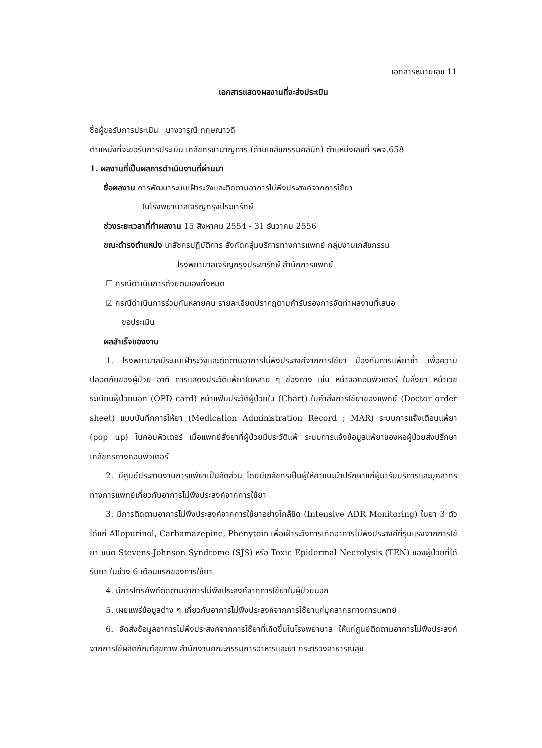เอกสารหมายเลข 11
เอกสารแสดงผลงานที่จะส่งประเมิน
ชื่อผู้ขอรับการประเมิน นางวารุณี ทฤษณาวดี
ตำแหน่งที่จะขอรับการประเมิน เภสัชกรชำนาญการ (ด้านเภสัชกรรมคลินิก) ตำแหน่งเลขที่ รพจ.658
1. ผลงานที่เป็นผลการดำเนินงานที่ผ่านมา
ชื่อผลงาน การพัฒนาระบบเฝ้าระวังและติดตามอาการไม่พึงประสงค์จากการใช้ยา
ในโรงพยาบาลเจริญกรุงประชารักษ์
ช่วงระยะเวลาที่ทำผลงาน 15 สิงหาคม 2554 - 31 ธันวาคม 2556
ขณะดำรงตำแหน่ง เภสัชกรปฏิบัติการ สังกัดกลุ่มบริการทางการแพทย์ กลุ่มงานเภสัชกรรม
โรงพยาบาลเจริญกรุงประชารักษ์ สำนักการแพทย์
☐ กรณีดำเนินการด้วยตนเองทั้งหมด
☑ กรณีดำเนินการร่วมกันหลายคน รายละเอียดปรากฏตามคำรับรองการจัดทำผลงานที่เสนอ
ขอประเมิน
ผลสำเร็จของงาน
1. โรงพยาบาลมีระบบเฝ้าระวังและติดตามอาการไม่พึงประสงค์จากการใช้ยา ป้องกันการแพ้ยาซ้ำ เพื่อความปลอดภัยของผู้ป่วย อาทิ การแสดงประวัติแพ้ยาในหลาย ๆ ช่องทาง เช่น หน้าจอคอมพิวเตอร์ ใบสั่งยา หน้าเวชระเบียนผู้ป่วยนอก (OPD card) หน้าแฟ้มประวัติผู้ป่วยใน (Chart) ใบคำสั่งการใช้ยาของแพทย์ (Doctor order sheet) แบบบันทึกการให้ยา (Medication Administration Record ; MAR) ระบบการแจ้งเตือนแพ้ยา (pop up) ในคอมพิวเตอร์ เมื่อแพทย์สั่งยาที่ผู้ป่วยมีประวัติแพ้ ระบบการแจ้งข้อมูลแพ้ยาของหอผู้ป่วยส่งปรึกษาเภสัชกรทางคอมพิวเตอร์
2. มีศูนย์ประสานงานการแพ้ยาเป็นสัดส่วน โดยมีเภสัชกรเป็นผู้ให้คำแนะนำปรึกษาแก่ผู้มารับบริการและบุคลากรทางการแพทย์เกี่ยวกับอาการไม่พึงประสงค์จากการใช้ยา
3. มีการติดตามอาการไม่พึงประสงค์จากการใช้ยาอย่างใกล้ชิด (Intensive ADR Monitoring) ในยา 3 ตัว ได้แก่ Allopurinol, Carbamazepine, Phenytoin เพื่อเฝ้าระวังการเกิดอาการไม่พึงประสงค์ที่รุนแรงจากการใช้ยา ชนิด Stevens-Johnson Syndrome (SJS) หรือ Toxic Epidermal Necrolysis (TEN) ของผู้ป่วยที่ได้รับยา ในช่วง 6 เดือนแรกของการใช้ยา
4. มีการโทรศัพท์ติดตามอาการไม่พึงประสงค์จากการใช้ยาในผู้ป่วยนอก
5. เผยแพร่ข้อมูลต่าง ๆ เกี่ยวกับอาการไม่พึงประสงค์จากการใช้ยาแก่บุคลากรทางการแพทย์
6. จัดส่งข้อมูลอาการไม่พึงประสงค์จากการใช้ยาที่เกิดขึ้นในโรงพยาบาล ให้แก่ศูนย์ติดตามอาการไม่พึงประสงค์จากการใช้ผลิตภัณฑ์สุขภาพ สำนักงานคณะกรรมการอาหารและยา กระทรวงสาธารณสุข